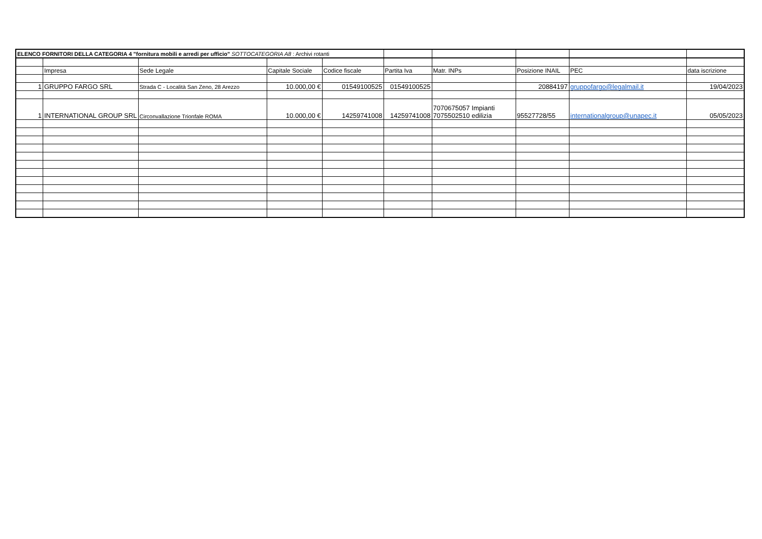| ELENCO FORNITORI DELLA CATEGORIA 4 "fornitura mobili e arredi per ufficio" SOTTOCATEGORIA A8 : Archivi rotanti | | | | | | | | | |
| | Impresa | Sede Legale | Capitale Sociale | Codice fiscale | Partita Iva | Matr. INPs | Posizione INAIL | PEC | data iscrizione |
| 1 | GRUPPO FARGO SRL | Strada C - Località San Zeno, 28 Arezzo | 10.000,00 € | 01549100525 | 01549100525 | | 20884197 | gruppofargo@legalmail.it | 19/04/2023 |
| 1 | INTERNATIONAL GROUP SRL | Circonvallazione Trionfale ROMA | 10.000,00 € | 14259741008 | 14259741008 | 7070675057 Impianti 7075502510 edilizia | 95527728/55 | internationalgroup@unapec.it | 05/05/2023 |